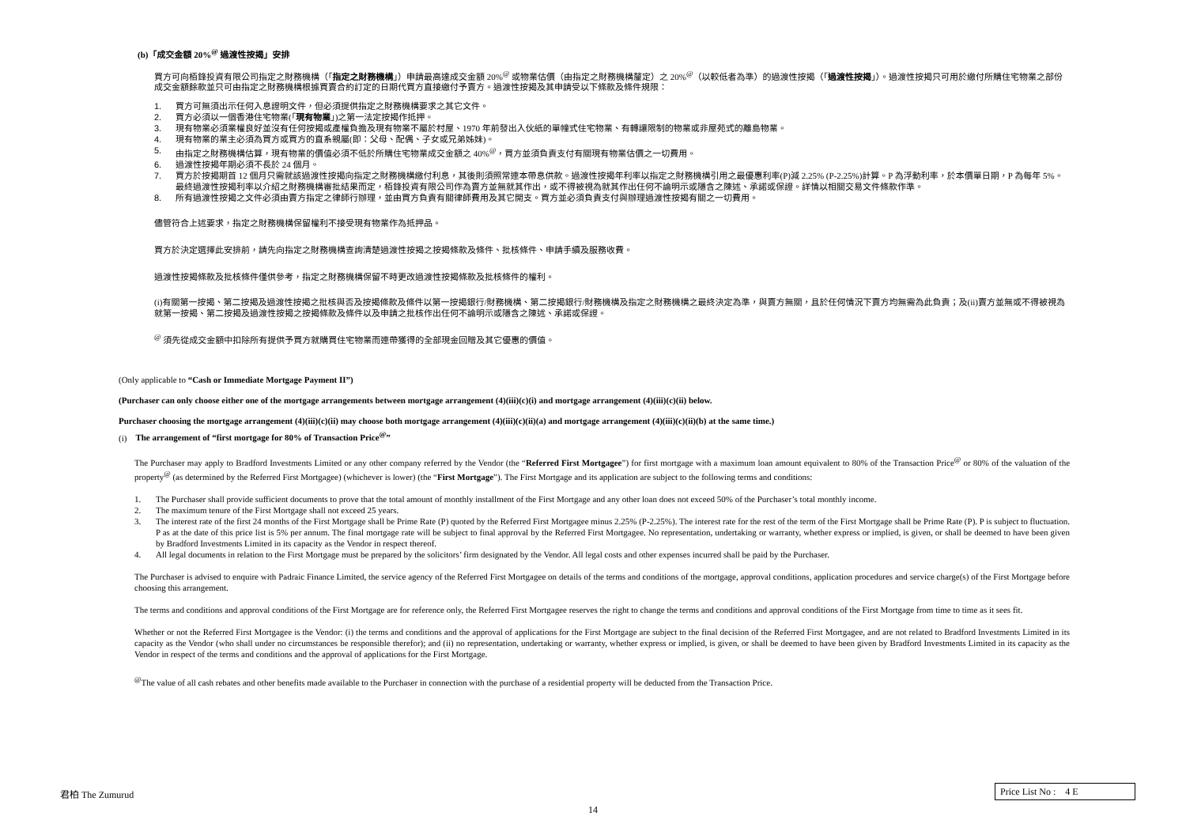(b)「成交金額 20%<sup>@</sup> 過渡性按揭」安排
買方可向栢鋒投資有限公司指定之財務機構（「指定之財務機構」）申請最高達成交金額 20%<sup>@</sup> 或物業估價（由指定之財務機構釐定）之 20%<sup>@</sup>（以較低者為準）的過渡性按揭（「過渡性按揭」）。過渡性按揭只可用於繳付所購住宅物業之部份成交金額餘款並只可由指定之財務機構根據買賣合約訂定的日期代買方直接繳付予賣方。過渡性按揭及其申請受以下條款及條件規限：
1. 買方可無須出示任何入息證明文件，但必須提供指定之財務機構要求之其它文件。
2. 買方必須以一個香港住宅物業(「現有物業」)之第一法定按揭作抵押。
3. 現有物業必須業權良好並沒有任何按揭或產權負擔及現有物業不屬於村屋、1970 年前發出入伙紙的單幢式住宅物業、有轉讓限制的物業或非屋苑式的離島物業。
4. 現有物業的業主必須為買方或買方的直系親屬(即：父母、配偶、子女或兄弟姊妹)。
5. 由指定之財務機構估算，現有物業的價值必須不低於所購住宅物業成交金額之 40%<sup>@</sup>，買方並須負責支付有關現有物業估價之一切費用。
6. 過渡性按揭年期必須不長於 24 個月。
7. 買方於按揭期首 12 個月只需就該過渡性按揭向指定之財務機構繳付利息，其後則須照常連本帶息供款。過渡性按揭年利率以指定之財務機構引用之最優惠利率(P)減 2.25% (P-2.25%)計算。P 為浮動利率，於本價單日期，P 為每年 5%。最終過渡性按揭利率以介紹之財務機構審批結果而定，栢鋒投資有限公司作為賣方並無就其作出，或不得被視為就其作出任何不論明示或隱含之陳述、承諾或保證。詳情以相關交易文件條款作準。
8. 所有過渡性按揭之文件必須由賣方指定之律師行辦理，並由買方負責有關律師費用及其它開支。買方並必須負責支付與辦理過渡性按揭有關之一切費用。
儘管符合上述要求，指定之財務機構保留權利不接受現有物業作為抵押品。
買方於決定選擇此安排前，請先向指定之財務機構查詢清楚過渡性按揭之按揭條款及條件、批核條件、申請手續及服務收費。
過渡性按揭條款及批核條件僅供參考，指定之財務機構保留不時更改過渡性按揭條款及批核條件的權利。
(i)有關第一按揭、第二按揭及過渡性按揭之批核與否及按揭條款及條件以第一按揭銀行/財務機構、第二按揭銀行/財務機構及指定之財務機構之最終決定為準，與賣方無關，且於任何情況下賣方均無需為此負責；及(ii)賣方並無或不得被視為就第一按揭、第二按揭及過渡性按揭之按揭條款及條件以及申請之批核作出任何不論明示或隱含之陳述、承諾或保證。
<sup>@</sup> 須先從成交金額中扣除所有提供予買方就購買住宅物業而連帶獲得的全部現金回贈及其它優惠的價值。
(Only applicable to “Cash or Immediate Mortgage Payment II”)
(Purchaser can only choose either one of the mortgage arrangements between mortgage arrangement (4)(iii)(c)(i) and mortgage arrangement (4)(iii)(c)(ii) below.
Purchaser choosing the mortgage arrangement (4)(iii)(c)(ii) may choose both mortgage arrangement (4)(iii)(c)(ii)(a) and mortgage arrangement (4)(iii)(c)(ii)(b) at the same time.)
(i) The arrangement of “first mortgage for 80% of Transaction Price<sup>@</sup>”
The Purchaser may apply to Bradford Investments Limited or any other company referred by the Vendor (the “Referred First Mortgagee”) for first mortgage with a maximum loan amount equivalent to 80% of the Transaction Price<sup>@</sup> or 80% of the valuation of the property<sup>@</sup> (as determined by the Referred First Mortgagee) (whichever is lower) (the “First Mortgage”). The First Mortgage and its application are subject to the following terms and conditions:
1. The Purchaser shall provide sufficient documents to prove that the total amount of monthly installment of the First Mortgage and any other loan does not exceed 50% of the Purchaser’s total monthly income.
2. The maximum tenure of the First Mortgage shall not exceed 25 years.
3. The interest rate of the first 24 months of the First Mortgage shall be Prime Rate (P) quoted by the Referred First Mortgagee minus 2.25% (P-2.25%). The interest rate for the rest of the term of the First Mortgage shall be Prime Rate (P). P is subject to fluctuation. P as at the date of this price list is 5% per annum. The final mortgage rate will be subject to final approval by the Referred First Mortgagee. No representation, undertaking or warranty, whether express or implied, is given, or shall be deemed to have been given by Bradford Investments Limited in its capacity as the Vendor in respect thereof.
4. All legal documents in relation to the First Mortgage must be prepared by the solicitors’ firm designated by the Vendor. All legal costs and other expenses incurred shall be paid by the Purchaser.
The Purchaser is advised to enquire with Padraic Finance Limited, the service agency of the Referred First Mortgagee on details of the terms and conditions of the mortgage, approval conditions, application procedures and service charge(s) of the First Mortgage before choosing this arrangement.
The terms and conditions and approval conditions of the First Mortgage are for reference only, the Referred First Mortgagee reserves the right to change the terms and conditions and approval conditions of the First Mortgage from time to time as it sees fit.
Whether or not the Referred First Mortgagee is the Vendor: (i) the terms and conditions and the approval of applications for the First Mortgage are subject to the final decision of the Referred First Mortgagee, and are not related to Bradford Investments Limited in its capacity as the Vendor (who shall under no circumstances be responsible therefor); and (ii) no representation, undertaking or warranty, whether express or implied, is given, or shall be deemed to have been given by Bradford Investments Limited in its capacity as the Vendor in respect of the terms and conditions and the approval of applications for the First Mortgage.
<sup>@</sup>The value of all cash rebates and other benefits made available to the Purchaser in connection with the purchase of a residential property will be deducted from the Transaction Price.
君柏 The Zumurud Price List No : 4 E
14